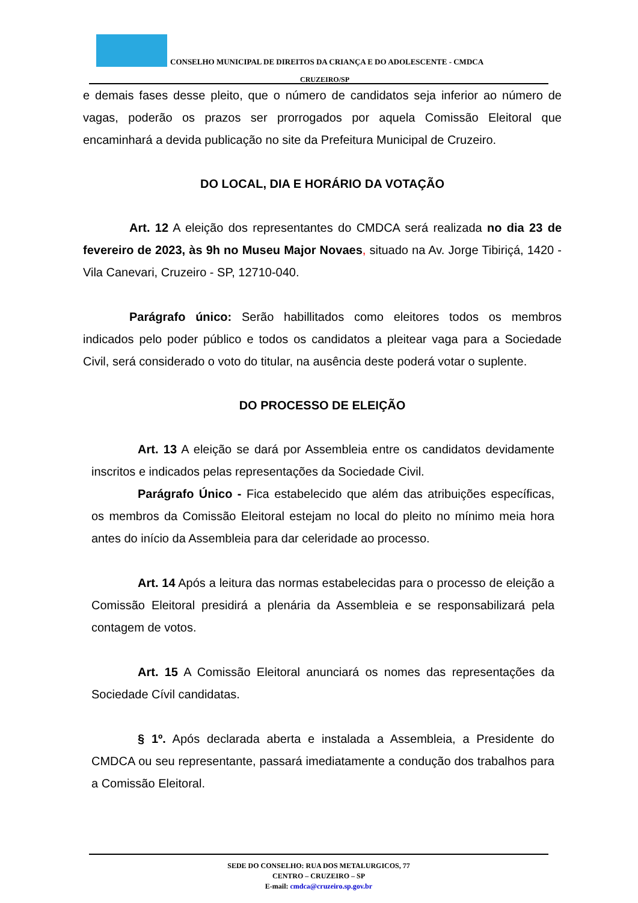CONSELHO MUNICIPAL DE DIREITOS DA CRIANÇA E DO ADOLESCENTE - CMDCA
CRUZEIRO/SP
e demais fases desse pleito, que o número de candidatos seja inferior ao número de vagas, poderão os prazos ser prorrogados por aquela Comissão Eleitoral que encaminhará a devida publicação no site da Prefeitura Municipal de Cruzeiro.
DO LOCAL, DIA E HORÁRIO DA VOTAÇÃO
Art. 12 A eleição dos representantes do CMDCA será realizada no dia 23 de fevereiro de 2023, às 9h no Museu Major Novaes, situado na Av. Jorge Tibiriçá, 1420 - Vila Canevari, Cruzeiro - SP, 12710-040.
Parágrafo único: Serão habillitados como eleitores todos os membros indicados pelo poder público e todos os candidatos a pleitear vaga para a Sociedade Civil, será considerado o voto do titular, na ausência deste poderá votar o suplente.
DO PROCESSO DE ELEIÇÃO
Art. 13 A eleição se dará por Assembleia entre os candidatos devidamente inscritos e indicados pelas representações da Sociedade Civil.
Parágrafo Único - Fica estabelecido que além das atribuições específicas, os membros da Comissão Eleitoral estejam no local do pleito no mínimo meia hora antes do início da Assembleia para dar celeridade ao processo.
Art. 14 Após a leitura das normas estabelecidas para o processo de eleição a Comissão Eleitoral presidirá a plenária da Assembleia e se responsabilizará pela contagem de votos.
Art. 15 A Comissão Eleitoral anunciará os nomes das representações da Sociedade Cívil candidatas.
§ 1º. Após declarada aberta e instalada a Assembleia, a Presidente do CMDCA ou seu representante, passará imediatamente a condução dos trabalhos para a Comissão Eleitoral.
SEDE DO CONSELHO: RUA DOS METALURGICOS, 77
CENTRO – CRUZEIRO – SP
E-mail: cmdca@cruzeiro.sp.gov.br